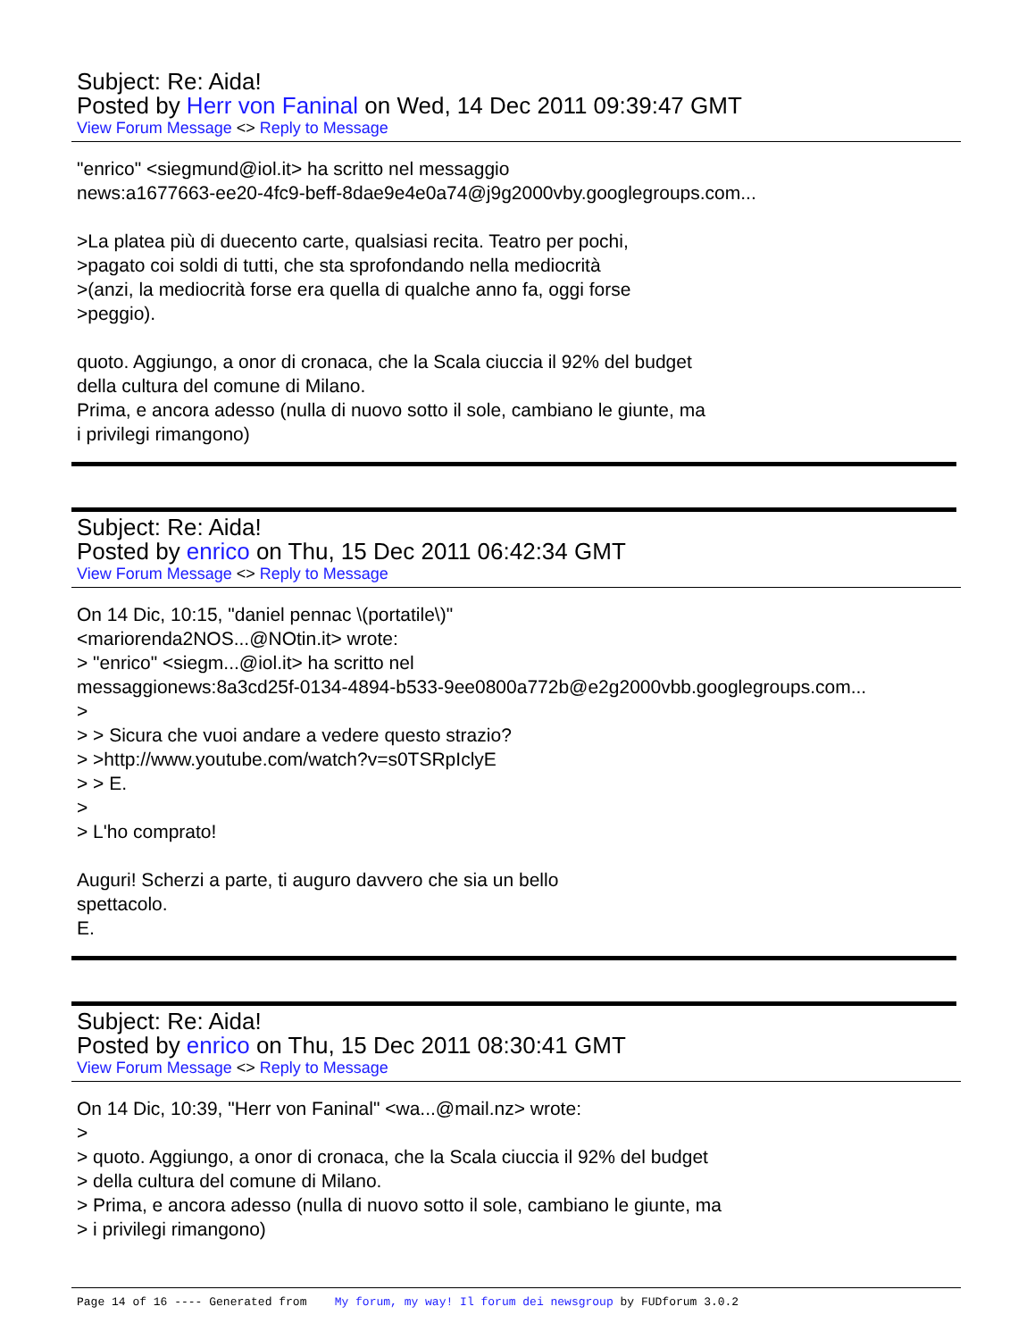Subject: Re: Aida!
Posted by Herr von Faninal on Wed, 14 Dec 2011 09:39:47 GMT
View Forum Message <> Reply to Message
"enrico" <siegmund@iol.it> ha scritto nel messaggio news:a1677663-ee20-4fc9-beff-8dae9e4e0a74@j9g2000vby.googlegroups.com... >La platea più di duecento carte, qualsiasi recita. Teatro per pochi, >pagato coi soldi di tutti, che sta sprofondando nella mediocrità >(anzi, la mediocrità forse era quella di qualche anno fa, oggi forse >peggio). quoto. Aggiungo, a onor di cronaca, che la Scala ciuccia il 92% del budget della cultura del comune di Milano. Prima, e ancora adesso (nulla di nuovo sotto il sole, cambiano le giunte, ma i privilegi rimangono)
Subject: Re: Aida!
Posted by enrico on Thu, 15 Dec 2011 06:42:34 GMT
View Forum Message <> Reply to Message
On 14 Dic, 10:15, "daniel pennac \(portatile\)" <mariorenda2NOS...@NOtin.it> wrote: > "enrico" <siegm...@iol.it> ha scritto nel messaggionews:8a3cd25f-0134-4894-b533-9ee0800a772b@e2g2000vbb.googlegroups.com... > > > Sicura che vuoi andare a vedere questo strazio? > >http://www.youtube.com/watch?v=s0TSRpIclyE > > E. > > L'ho comprato! Auguri! Scherzi a parte, ti auguro davvero che sia un bello spettacolo. E.
Subject: Re: Aida!
Posted by enrico on Thu, 15 Dec 2011 08:30:41 GMT
View Forum Message <> Reply to Message
On 14 Dic, 10:39, "Herr von Faninal" <wa...@mail.nz> wrote: > > quoto. Aggiungo, a onor di cronaca, che la Scala ciuccia il 92% del budget > della cultura del comune di Milano. > Prima, e ancora adesso (nulla di nuovo sotto il sole, cambiano le giunte, ma > i privilegi rimangono)
Page 14 of 16 ---- Generated from My forum, my way! Il forum dei newsgroup by FUDforum 3.0.2